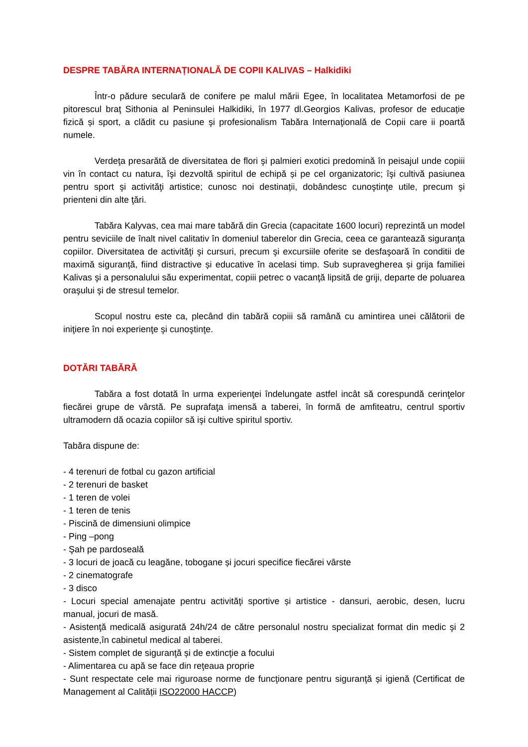DESPRE TABĂRA INTERNAȚIONALĂ DE COPII KALIVAS – Halkidiki
Într-o pădure seculară de conifere pe malul mării Egee, în localitatea Metamorfosi de pe pitorescul braţ Sithonia al Peninsulei Halkidiki, în 1977 dl.Georgios Kalivas, profesor de educație fizică și sport, a clădit cu pasiune şi profesionalism Tabăra Internaţională de Copii care ii poartă numele.
Verdeţa presarătă de diversitatea de flori şi palmieri exotici predomină în peisajul unde copiii vin în contact cu natura, îşi dezvoltă spiritul de echipă și pe cel organizatoric; îşi cultivă pasiunea pentru sport şi activităţi artistice; cunosc noi destinații, dobândesc cunoştinţe utile, precum şi prienteni din alte ţări.
Tabăra Kalyvas, cea mai mare tabără din Grecia (capacitate 1600 locuri) reprezintă un model pentru seviciile de înalt nivel calitativ în domeniul taberelor din Grecia, ceea ce garantează siguranţa copiilor. Diversitatea de activităţi şi cursuri, precum şi excursiile oferite se desfaşoară în conditii de maximă siguranță, fiind distractive și educative în acelasi timp. Sub supravegherea și grija familiei Kalivas şi a personalului său experimentat, copiii petrec o vacanţă lipsită de griji, departe de poluarea oraşului şi de stresul temelor.
Scopul nostru este ca, plecând din tabără copiii să ramână cu amintirea unei călătorii de iniţiere în noi experienţe şi cunoştinţe.
DOTĂRI TABĂRĂ
Tabăra a fost dotată în urma experienţei îndelungate astfel incât să corespundă cerinţelor fiecărei grupe de vârstă. Pe suprafaţa imensă a taberei, în formă de amfiteatru, centrul sportiv ultramodern dă ocazia copiilor să işi cultive spiritul sportiv.
Tabăra dispune de:
- 4 terenuri de fotbal cu gazon artificial
- 2 terenuri de basket
- 1 teren de volei
- 1 teren de tenis
- Piscină de dimensiuni olimpice
- Ping –pong
- Şah pe pardoseală
- 3 locuri de joacă cu leagăne, tobogane și jocuri specifice fiecărei vârste
- 2 cinematografe
- 3 disco
- Locuri special amenajate pentru activităţi sportive și artistice - dansuri, aerobic, desen, lucru manual, jocuri de masă.
- Asistenţă medicală asigurată 24h/24 de către personalul nostru specializat format din medic şi 2 asistente,în cabinetul medical al taberei.
- Sistem complet de siguranţă și de extincţie a focului
- Alimentarea cu apă se face din reţeaua proprie
- Sunt respectate cele mai riguroase norme de funcţionare pentru siguranţă și igienă (Certificat de Management al Calității ISO22000 HACCP)